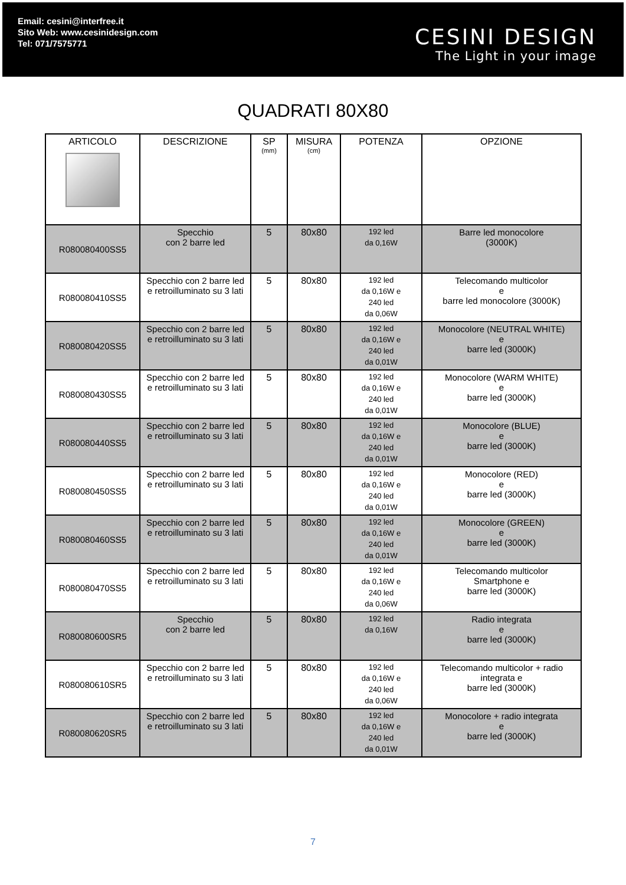Email: cesini@interfree.it
Sito Web: www.cesinidesign.com
Tel: 071/7575771
CESINI DESIGN
The Light in your image
QUADRATI 80X80
| ARTICOLO | DESCRIZIONE | SP (mm) | MISURA (cm) | POTENZA | OPZIONE |
| --- | --- | --- | --- | --- | --- |
| R080080400SS5 | Specchio con 2 barre led | 5 | 80x80 | 192 led da 0,16W | Barre led monocolore (3000K) |
| R080080410SS5 | Specchio con 2 barre led e retroilluminato su 3 lati | 5 | 80x80 | 192 led da 0,16W e 240 led da 0,06W | Telecomando multicolor e barre led monocolore (3000K) |
| R080080420SS5 | Specchio con 2 barre led e retroilluminato su 3 lati | 5 | 80x80 | 192 led da 0,16W e 240 led da 0,01W | Monocolore (NEUTRAL WHITE) e barre led (3000K) |
| R080080430SS5 | Specchio con 2 barre led e retroilluminato su 3 lati | 5 | 80x80 | 192 led da 0,16W e 240 led da 0,01W | Monocolore (WARM WHITE) e barre led (3000K) |
| R080080440SS5 | Specchio con 2 barre led e retroilluminato su 3 lati | 5 | 80x80 | 192 led da 0,16W e 240 led da 0,01W | Monocolore (BLUE) e barre led (3000K) |
| R080080450SS5 | Specchio con 2 barre led e retroilluminato su 3 lati | 5 | 80x80 | 192 led da 0,16W e 240 led da 0,01W | Monocolore (RED) e barre led (3000K) |
| R080080460SS5 | Specchio con 2 barre led e retroilluminato su 3 lati | 5 | 80x80 | 192 led da 0,16W e 240 led da 0,01W | Monocolore (GREEN) e barre led (3000K) |
| R080080470SS5 | Specchio con 2 barre led e retroilluminato su 3 lati | 5 | 80x80 | 192 led da 0,16W e 240 led da 0,06W | Telecomando multicolor Smartphone e barre led (3000K) |
| R080080600SR5 | Specchio con 2 barre led | 5 | 80x80 | 192 led da 0,16W | Radio integrata e barre led (3000K) |
| R080080610SR5 | Specchio con 2 barre led e retroilluminato su 3 lati | 5 | 80x80 | 192 led da 0,16W e 240 led da 0,06W | Telecomando multicolor + radio integrata e barre led (3000K) |
| R080080620SR5 | Specchio con 2 barre led e retroilluminato su 3 lati | 5 | 80x80 | 192 led da 0,16W e 240 led da 0,01W | Monocolore + radio integrata e barre led (3000K) |
7